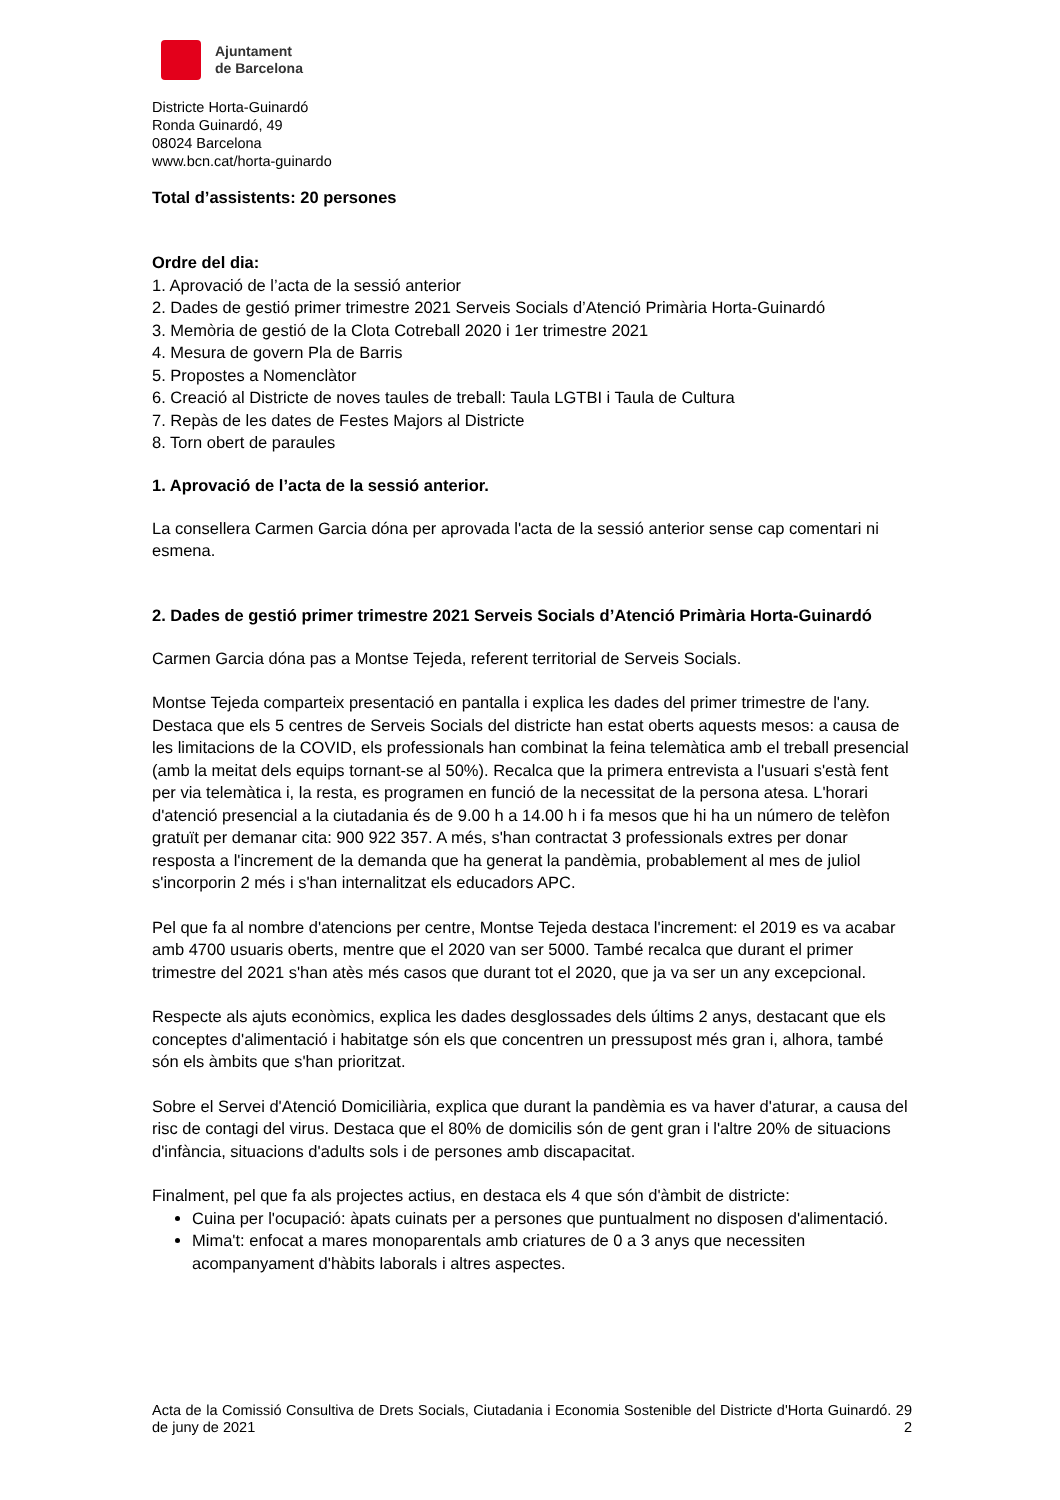Ajuntament
de Barcelona
Districte Horta-Guinardó
Ronda Guinardó, 49
08024 Barcelona
www.bcn.cat/horta-guinardo
Total d’assistents: 20 persones
Ordre del dia:
1. Aprovació de l’acta de la sessió anterior
2. Dades de gestió primer trimestre 2021 Serveis Socials d’Atenció Primària Horta-Guinardó
3. Memòria de gestió de la Clota Cotreball 2020 i 1er trimestre 2021
4. Mesura de govern Pla de Barris
5. Propostes a Nomenclàtor
6. Creació al Districte de noves taules de treball: Taula LGTBI i Taula de Cultura
7. Repàs de les dates de Festes Majors al Districte
8. Torn obert de paraules
1. Aprovació de l’acta de la sessió anterior.
La consellera Carmen Garcia dóna per aprovada l'acta de la sessió anterior sense cap comentari ni esmena.
2. Dades de gestió primer trimestre 2021 Serveis Socials d’Atenció Primària Horta-Guinardó
Carmen Garcia dóna pas a Montse Tejeda, referent territorial de Serveis Socials.
Montse Tejeda comparteix presentació en pantalla i explica les dades del primer trimestre de l'any. Destaca que els 5 centres de Serveis Socials del districte han estat oberts aquests mesos: a causa de les limitacions de la COVID, els professionals han combinat la feina telemàtica amb el treball presencial (amb la meitat dels equips tornant-se al 50%). Recalca que la primera entrevista a l'usuari s'està fent per via telemàtica i, la resta, es programen en funció de la necessitat de la persona atesa. L'horari d'atenció presencial a la ciutadania és de 9.00 h a 14.00 h i fa mesos que hi ha un número de telèfon gratuït per demanar cita: 900 922 357. A més, s'han contractat 3 professionals extres per donar resposta a l'increment de la demanda que ha generat la pandèmia, probablement al mes de juliol s'incorporin 2 més i s'han internalitzat els educadors APC.
Pel que fa al nombre d'atencions per centre, Montse Tejeda destaca l'increment: el 2019 es va acabar amb 4700 usuaris oberts, mentre que el 2020 van ser 5000. També recalca que durant el primer trimestre del 2021 s'han atès més casos que durant tot el 2020, que ja va ser un any excepcional.
Respecte als ajuts econòmics, explica les dades desglossades dels últims 2 anys, destacant que els conceptes d'alimentació i habitatge són els que concentren un pressupost més gran i, alhora, també són els àmbits que s'han prioritzat.
Sobre el Servei d'Atenció Domiciliària, explica que durant la pandèmia es va haver d'aturar, a causa del risc de contagi del virus. Destaca que el 80% de domicilis són de gent gran i l'altre 20% de situacions d'infància, situacions d'adults sols i de persones amb discapacitat.
Finalment, pel que fa als projectes actius, en destaca els 4 que són d'àmbit de districte:
Cuina per l'ocupació: àpats cuinats per a persones que puntualment no disposen d'alimentació.
Mima't: enfocat a mares monoparentals amb criatures de 0 a 3 anys que necessiten acompanyament d'hàbits laborals i altres aspectes.
Acta de la Comissió Consultiva de Drets Socials, Ciutadania i Economia Sostenible del Districte d'Horta Guinardó. 29 de juny de 2021 2